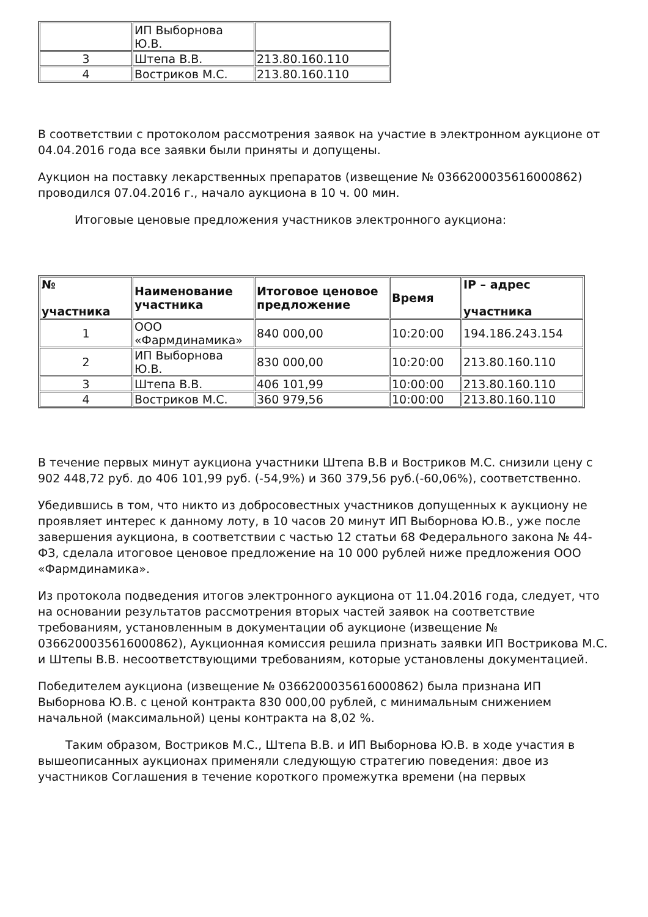| | ИП Выборнова Ю.В. | |
| 3 | Штепа В.В. | 213.80.160.110 |
| 4 | Востриков М.С. | 213.80.160.110 |
В соответствии с протоколом рассмотрения заявок на участие в электронном аукционе от 04.04.2016 года все заявки были приняты и допущены.
Аукцион на поставку лекарственных препаратов (извещение № 0366200035616000862) проводился 07.04.2016 г., начало аукциона в 10 ч. 00 мин.
Итоговые ценовые предложения участников электронного аукциона:
| № участника | Наименование участника | Итоговое ценовое предложение | Время | IP – адрес участника |
| --- | --- | --- | --- | --- |
| 1 | ООО «Фармдинамика» | 840 000,00 | 10:20:00 | 194.186.243.154 |
| 2 | ИП Выборнова Ю.В. | 830 000,00 | 10:20:00 | 213.80.160.110 |
| 3 | Штепа В.В. | 406 101,99 | 10:00:00 | 213.80.160.110 |
| 4 | Востриков М.С. | 360 979,56 | 10:00:00 | 213.80.160.110 |
В течение первых минут аукциона участники Штепа В.В и Востриков М.С. снизили цену с 902 448,72 руб. до 406 101,99 руб. (-54,9%) и 360 379,56 руб.(-60,06%), соответственно.
Убедившись в том, что никто из добросовестных участников допущенных к аукциону не проявляет интерес к данному лоту, в 10 часов 20 минут ИП Выборнова Ю.В., уже после завершения аукциона, в соответствии с частью 12 статьи 68 Федерального закона № 44-ФЗ, сделала итоговое ценовое предложение на 10 000 рублей ниже предложения ООО «Фармдинамика».
Из протокола подведения итогов электронного аукциона от 11.04.2016 года, следует, что на основании результатов рассмотрения вторых частей заявок на соответствие требованиям, установленным в документации об аукционе (извещение № 0366200035616000862), Аукционная комиссия решила признать заявки ИП Вострикова М.С. и Штепы В.В. несоответствующими требованиям, которые установлены документацией.
Победителем аукциона (извещение № 0366200035616000862) была признана ИП Выборнова Ю.В. с ценой контракта 830 000,00 рублей, с минимальным снижением начальной (максимальной) цены контракта на 8,02 %.
Таким образом, Востриков М.С., Штепа В.В. и ИП Выборнова Ю.В. в ходе участия в вышеописанных аукционах применяли следующую стратегию поведения: двое из участников Соглашения в течение короткого промежутка времени (на первых